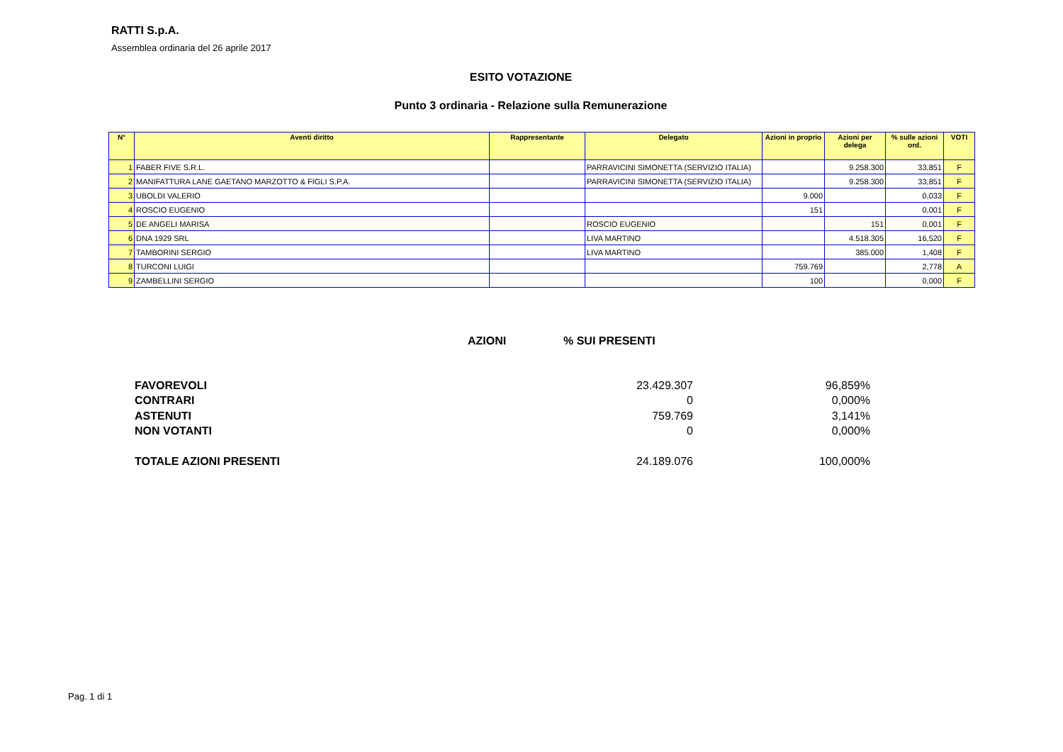RATTI S.p.A.
Assemblea ordinaria del 26 aprile 2017
ESITO VOTAZIONE
Punto 3 ordinaria - Relazione sulla Remunerazione
| N° | Aventi diritto | Rappresentante | Delegato | Azioni in proprio | Azioni per delega | % sulle azioni ord. | VOTI |
| --- | --- | --- | --- | --- | --- | --- | --- |
| 1 | FABER FIVE S.R.L. | | PARRAVICINI SIMONETTA (SERVIZIO ITALIA) | | 9.258.300 | 33,851 | F |
| 2 | MANIFATTURA LANE GAETANO MARZOTTO & FIGLI S.P.A. | | PARRAVICINI SIMONETTA (SERVIZIO ITALIA) | | 9.258.300 | 33,851 | F |
| 3 | UBOLDI VALERIO | | | 9.000 | | 0,033 | F |
| 4 | ROSCIO EUGENIO | | | 151 | | 0,001 | F |
| 5 | DE ANGELI MARISA | | ROSCIO EUGENIO | | 151 | 0,001 | F |
| 6 | DNA 1929 SRL | | LIVA MARTINO | | 4.518.305 | 16,520 | F |
| 7 | TAMBORINI SERGIO | | LIVA MARTINO | | 385.000 | 1,408 | F |
| 8 | TURCONI LUIGI | | | 759.769 | | 2,778 | A |
| 9 | ZAMBELLINI SERGIO | | | 100 | | 0,000 | F |
AZIONI % SUI PRESENTI
| FAVOREVOLI | 23.429.307 | 96,859% |
| CONTRARI | 0 | 0,000% |
| ASTENUTI | 759.769 | 3,141% |
| NON VOTANTI | 0 | 0,000% |
| TOTALE AZIONI PRESENTI | 24.189.076 | 100,000% |
Pag. 1 di 1